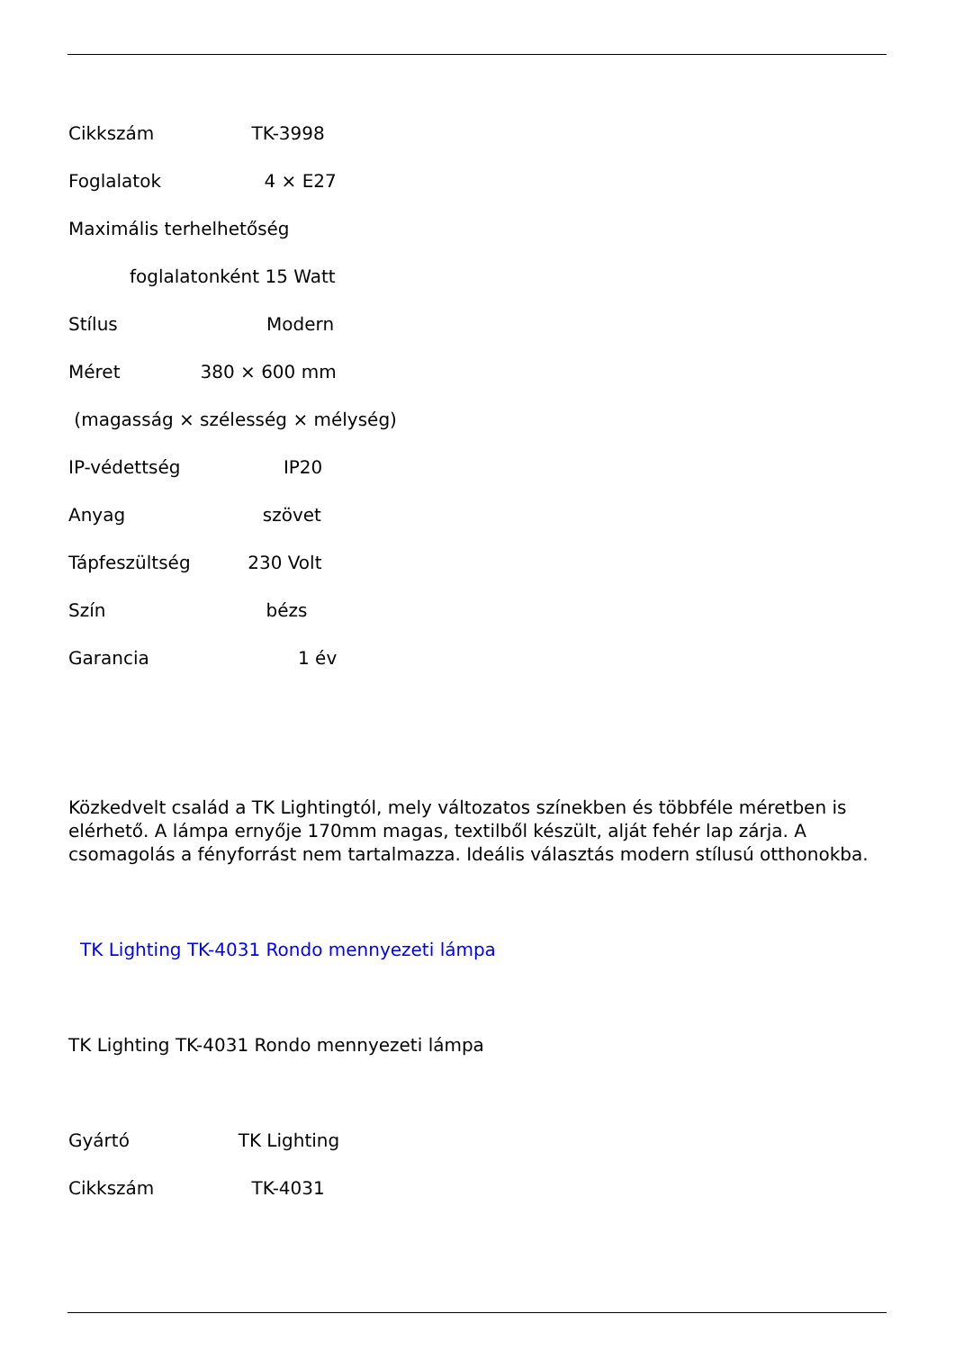Cikkszám TK-3998
Foglalatok 4 × E27
Maximális terhelhetőség
foglalatonként 15 Watt
Stílus Modern
Méret 380 × 600 mm
(magasság × szélesség × mélység)
IP-védettség IP20
Anyag szövet
Tápfeszültség 230 Volt
Szín bézs
Garancia 1 év
Közkedvelt család a TK Lightingtól, mely változatos színekben és többféle méretben is elérhető. A lámpa ernyője 170mm magas, textilből készült, alját fehér lap zárja. A csomagolás a fényforrást nem tartalmazza. Ideális választás modern stílusú otthonokba.
TK Lighting TK-4031 Rondo mennyezeti lámpa
TK Lighting TK-4031 Rondo mennyezeti lámpa
Gyártó TK Lighting
Cikkszám TK-4031